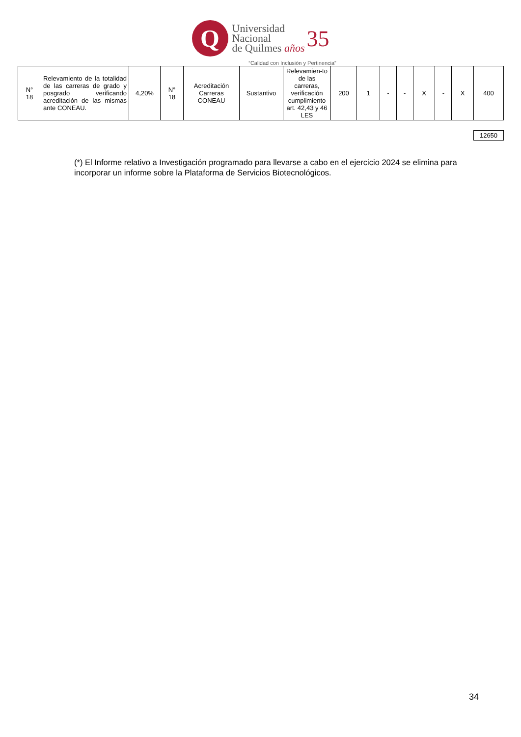Q
Universidad
Nacional
de Quilmes años
35
“Calidad con Inclusión y Pertinencia”
| N° 18 | Relevamiento de la totalidad de las carreras de grado y posgrado verificando acreditación de las mismas ante CONEAU. | 4,20% | N° 18 | Acreditación Carreras CONEAU | Sustantivo | Relevamien-to de las carreras, verificación cumplimiento art. 42,43 y 46 LES | 200 | 1 | - | - | X | - | X | 400 |
12650
(*) El Informe relativo a Investigación programado para llevarse a cabo en el ejercicio 2024 se elimina para incorporar un informe sobre la Plataforma de Servicios Biotecnológicos.
34